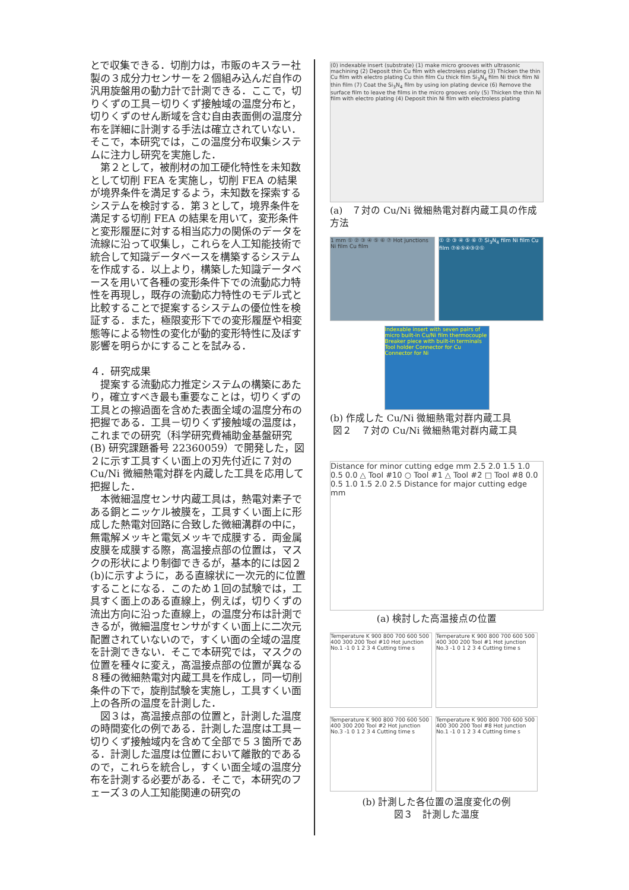とで収集できる．切削力は，市販のキスラー社製の３成分力センサーを２個組み込んだ自作の汎用旋盤用の動力計で計測できる．ここで，切りくずの工具－切りくず接触域の温度分布と，切りくずのせん断域を含む自由表面側の温度分布を詳細に計測する手法は確立されていない．そこで，本研究では，この温度分布収集システムに注力し研究を実施した．
　第２として，被削材の加工硬化特性を未知数として切削 FEA を実施し，切削 FEA の結果が境界条件を満足するよう，未知数を探索するシステムを検討する．第３として，境界条件を満足する切削 FEA の結果を用いて，変形条件と変形履歴に対する相当応力の関係のデータを流線に沿って収集し，これらを人工知能技術で統合して知識データベースを構築するシステムを作成する．以上より，構築した知識データベースを用いて各種の変形条件下での流動応力特性を再現し，既存の流動応力特性のモデル式と比較することで提案するシステムの優位性を検証する．また，極限変形下での変形履歴や相変態等による物性の変化が動的変形特性に及ぼす影響を明らかにすることを試みる．
４．研究成果
　提案する流動応力推定システムの構築にあたり，確立すべき最も重要なことは，切りくずの工具との擦過面を含めた表面全域の温度分布の把握である．工具－切りくず接触域の温度は，これまでの研究（科学研究費補助金基盤研究(B) 研究課題番号 22360059）で開発した，図２に示す工具すくい面上の刃先付近に７対の Cu/Ni 微細熱電対群を内蔵した工具を応用して把握した．
　本微細温度センサ内蔵工具は，熱電対素子である銅とニッケル被膜を，工具すくい面上に形成した熱電対回路に合致した微細溝群の中に，無電解メッキと電気メッキで成膜する．両金属皮膜を成膜する際，高温接点部の位置は，マスクの形状により制御できるが，基本的には図２(b)に示すように，ある直線状に一次元的に位置することになる．このため１回の試験では，工具すく面上のある直線上，例えば，切りくずの流出方向に沿った直線上，の温度分布は計測できるが，微細温度センサがすくい面上に二次元配置されていないので，すくい面の全域の温度を計測できない．そこで本研究では，マスクの位置を種々に変え，高温接点部の位置が異なる８種の微細熱電対内蔵工具を作成し，同一切削条件の下で，旋削試験を実施し，工具すくい面上の各所の温度を計測した．
　図３は，高温接点部の位置と，計測した温度の時間変化の例である．計測した温度は工具－切りくず接触域内を含めて全部で５３箇所である．計測した温度は位置において離散的であるので，これらを統合し，すくい面全域の温度分布を計測する必要がある．そこで，本研究のフェーズ３の人工知能関連の研究の
(0) indexable insert (substrate) (1) make micro grooves with ultrasonic machining (2) Deposit thin Cu film with electroless plating (3) Thicken the thin Cu film with electro plating Cu thin film Cu thick film Si<sub>3</sub>N<sub>4</sub> film Ni thick film Ni thin film (7) Coat the Si<sub>3</sub>N<sub>4</sub> film by using ion plating device (6) Remove the surface film to leave the films in the micro grooves only (5) Thicken the thin Ni film with electro plating (4) Deposit thin Ni film with electroless plating
(a)　７対の Cu/Ni 微細熱電対群内蔵工具の作成方法
1 mm ① ② ③ ④ ⑤ ⑥ ⑦ Hot junctions Ni film Cu film
① ② ③ ④ ⑤ ⑥ ⑦ Si<sub>3</sub>N<sub>4</sub> film Ni film Cu film ⑦⑥⑤④③②①
Indexable insert with seven pairs of micro built-in Cu/Ni film thermocouple Breaker piece with built-in terminals Tool holder Connector for Cu Connector for Ni
(b) 作成した Cu/Ni 微細熱電対群内蔵工具
図２　７対の Cu/Ni 微細熱電対群内蔵工具
Distance for minor cutting edge mm 2.5 2.0 1.5 1.0 0.5 0.0 △ Tool #10 ○ Tool #1 △ Tool #2 □ Tool #8 0.0 0.5 1.0 1.5 2.0 2.5 Distance for major cutting edge mm
(a) 検討した高温接点の位置
Temperature K 900 800 700 600 500 400 300 200 Tool #10 Hot junction No.1 -1 0 1 2 3 4 Cutting time s
Temperature K 900 800 700 600 500 400 300 200 Tool #1 Hot junction No.3 -1 0 1 2 3 4 Cutting time s
Temperature K 900 800 700 600 500 400 300 200 Tool #2 Hot junction No.3 -1 0 1 2 3 4 Cutting time s
Temperature K 900 800 700 600 500 400 300 200 Tool #8 Hot junction No.1 -1 0 1 2 3 4 Cutting time s
(b) 計測した各位置の温度変化の例
図３　計測した温度